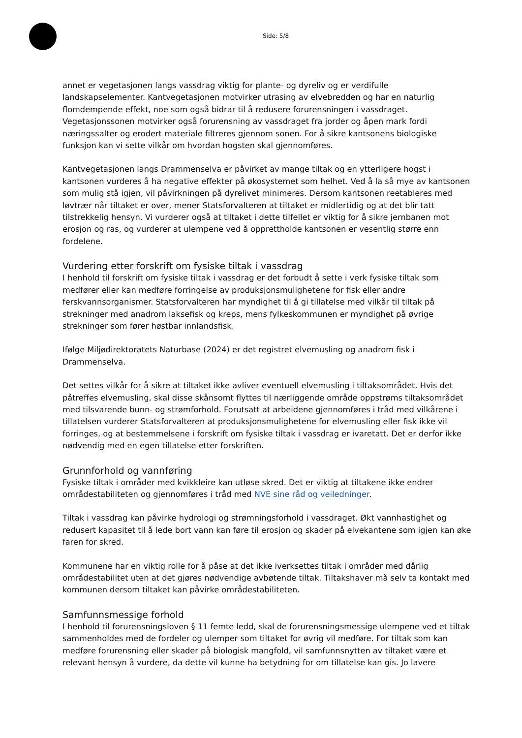Side: 5/8
annet er vegetasjonen langs vassdrag viktig for plante- og dyreliv og er verdifulle landskapselementer. Kantvegetasjonen motvirker utrasing av elvebredden og har en naturlig flomdempende effekt, noe som også bidrar til å redusere forurensningen i vassdraget. Vegetasjonssonen motvirker også forurensning av vassdraget fra jorder og åpen mark fordi næringssalter og erodert materiale filtreres gjennom sonen. For å sikre kantsonens biologiske funksjon kan vi sette vilkår om hvordan hogsten skal gjennomføres.
Kantvegetasjonen langs Drammenselva er påvirket av mange tiltak og en ytterligere hogst i kantsonen vurderes å ha negative effekter på økosystemet som helhet. Ved å la så mye av kantsonen som mulig stå igjen, vil påvirkningen på dyrelivet minimeres. Dersom kantsonen reetableres med løvtrær når tiltaket er over, mener Statsforvalteren at tiltaket er midlertidig og at det blir tatt tilstrekkelig hensyn. Vi vurderer også at tiltaket i dette tilfellet er viktig for å sikre jernbanen mot erosjon og ras, og vurderer at ulempene ved å opprettholde kantsonen er vesentlig større enn fordelene.
Vurdering etter forskrift om fysiske tiltak i vassdrag
I henhold til forskrift om fysiske tiltak i vassdrag er det forbudt å sette i verk fysiske tiltak som medfører eller kan medføre forringelse av produksjonsmulighetene for fisk eller andre ferskvannsorganismer. Statsforvalteren har myndighet til å gi tillatelse med vilkår til tiltak på strekninger med anadrom laksefisk og kreps, mens fylkeskommunen er myndighet på øvrige strekninger som fører høstbar innlandsfisk.
Ifølge Miljødirektoratets Naturbase (2024) er det registret elvemusling og anadrom fisk i Drammenselva.
Det settes vilkår for å sikre at tiltaket ikke avliver eventuell elvemusling i tiltaksområdet. Hvis det påtreffes elvemusling, skal disse skånsomt flyttes til nærliggende område oppstrøms tiltaksområdet med tilsvarende bunn- og strømforhold. Forutsatt at arbeidene gjennomføres i tråd med vilkårene i tillatelsen vurderer Statsforvalteren at produksjonsmulighetene for elvemusling eller fisk ikke vil forringes, og at bestemmelsene i forskrift om fysiske tiltak i vassdrag er ivaretatt. Det er derfor ikke nødvendig med en egen tillatelse etter forskriften.
Grunnforhold og vannføring
Fysiske tiltak i områder med kvikkleire kan utløse skred. Det er viktig at tiltakene ikke endrer områdestabiliteten og gjennomføres i tråd med NVE sine råd og veiledninger.
Tiltak i vassdrag kan påvirke hydrologi og strømningsforhold i vassdraget. Økt vannhastighet og redusert kapasitet til å lede bort vann kan føre til erosjon og skader på elvekantene som igjen kan øke faren for skred.
Kommunene har en viktig rolle for å påse at det ikke iverksettes tiltak i områder med dårlig områdestabilitet uten at det gjøres nødvendige avbøtende tiltak. Tiltakshaver må selv ta kontakt med kommunen dersom tiltaket kan påvirke områdestabiliteten.
Samfunnsmessige forhold
I henhold til forurensningsloven § 11 femte ledd, skal de forurensningsmessige ulempene ved et tiltak sammenholdes med de fordeler og ulemper som tiltaket for øvrig vil medføre. For tiltak som kan medføre forurensning eller skader på biologisk mangfold, vil samfunnsnytten av tiltaket være et relevant hensyn å vurdere, da dette vil kunne ha betydning for om tillatelse kan gis. Jo lavere